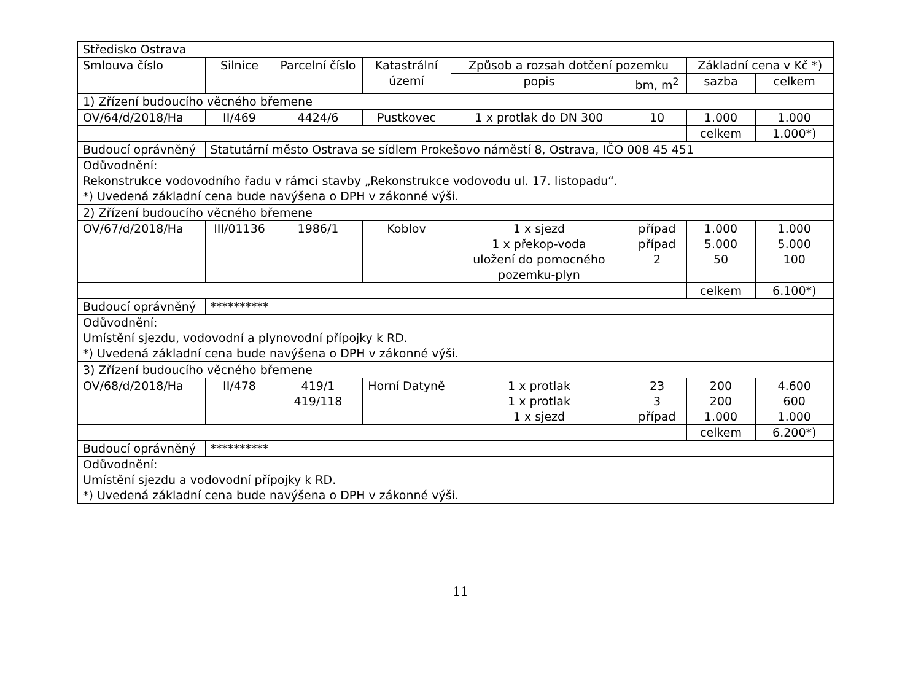| Středisko Ostrava | | | | | | | |
| --- | --- | --- | --- | --- | --- | --- | --- |
| Smlouva číslo | Silnice | Parcelní číslo | Katastrální území | Způsob a rozsah dotčení pozemku | | Základní cena v Kč *) | |
| | | | | popis | bm, m<sup>2</sup> | sazba | celkem |
| 1) Zřízení budoucího věcného břemene | | | | | | | |
| OV/64/d/2018/Ha | II/469 | 4424/6 | Pustkovec | 1 x protlak do DN 300 | 10 | 1.000 | 1.000 |
| | | | | | | celkem | 1.000*) |
| Budoucí oprávněný | Statutární město Ostrava se sídlem Prokešovo náměstí 8, Ostrava, IČO 008 45 451 | | | | | | |
| Odůvodnění: Rekonstrukce vodovodního řadu v rámci stavby „Rekonstrukce vodovodu ul. 17. listopadu“. *) Uvedená základní cena bude navýšena o DPH v zákonné výši. | | | | | | | |
| 2) Zřízení budoucího věcného břemene | | | | | | | |
| OV/67/d/2018/Ha | III/01136 | 1986/1 | Koblov | 1 x sjezd 1 x překop-voda uložení do pomocného pozemku-plyn | případ případ 2 | 1.000 5.000 50 | 1.000 5.000 100 |
| | | | | | | celkem | 6.100*) |
| Budoucí oprávněný | ********** | | | | | | |
| Odůvodnění: Umístění sjezdu, vodovodní a plynovodní přípojky k RD. *) Uvedená základní cena bude navýšena o DPH v zákonné výši. | | | | | | | |
| 3) Zřízení budoucího věcného břemene | | | | | | | |
| OV/68/d/2018/Ha | II/478 | 419/1 419/118 | Horní Datyně | 1 x protlak 1 x protlak 1 x sjezd | 23 3 případ | 200 200 1.000 | 4.600 600 1.000 |
| | | | | | | celkem | 6.200*) |
| Budoucí oprávněný | ********** | | | | | | |
| Odůvodnění: Umístění sjezdu a vodovodní přípojky k RD. *) Uvedená základní cena bude navýšena o DPH v zákonné výši. | | | | | | | |
11